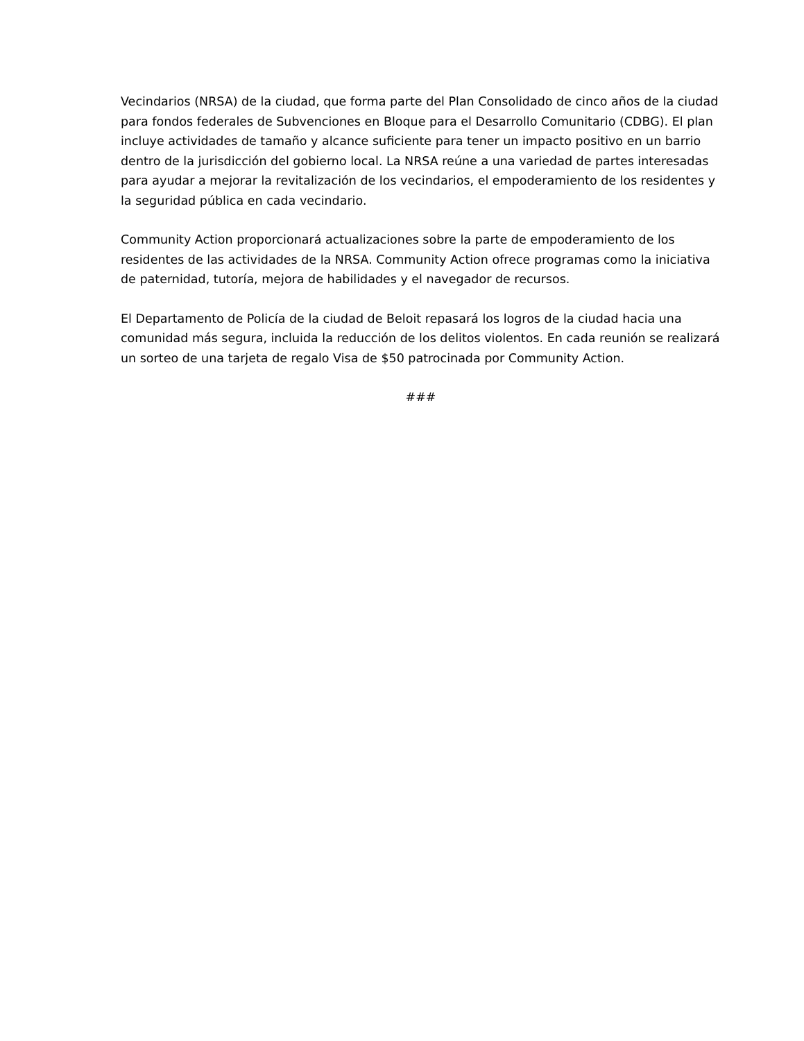Vecindarios (NRSA) de la ciudad, que forma parte del Plan Consolidado de cinco años de la ciudad para fondos federales de Subvenciones en Bloque para el Desarrollo Comunitario (CDBG). El plan incluye actividades de tamaño y alcance suficiente para tener un impacto positivo en un barrio dentro de la jurisdicción del gobierno local. La NRSA reúne a una variedad de partes interesadas para ayudar a mejorar la revitalización de los vecindarios, el empoderamiento de los residentes y la seguridad pública en cada vecindario.
Community Action proporcionará actualizaciones sobre la parte de empoderamiento de los residentes de las actividades de la NRSA. Community Action ofrece programas como la iniciativa de paternidad, tutoría, mejora de habilidades y el navegador de recursos.
El Departamento de Policía de la ciudad de Beloit repasará los logros de la ciudad hacia una comunidad más segura, incluida la reducción de los delitos violentos. En cada reunión se realizará un sorteo de una tarjeta de regalo Visa de $50 patrocinada por Community Action.
###